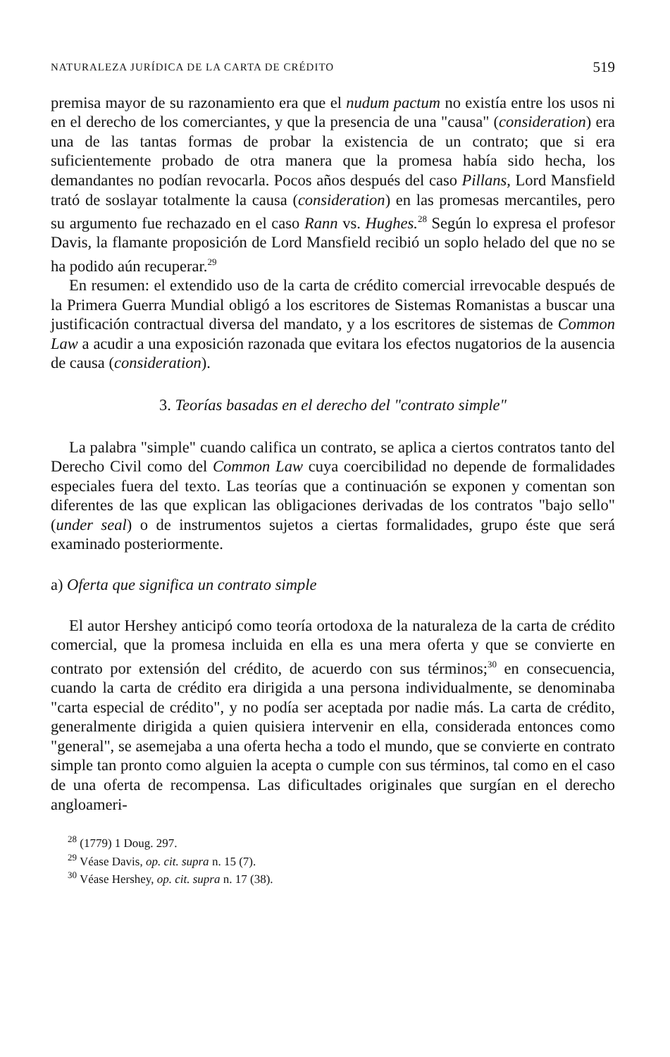NATURALEZA JURÍDICA DE LA CARTA DE CRÉDITO 519
premisa mayor de su razonamiento era que el nudum pactum no existía entre los usos ni en el derecho de los comerciantes, y que la presencia de una "causa" (consideration) era una de las tantas formas de probar la existencia de un contrato; que si era suficientemente probado de otra manera que la promesa había sido hecha, los demandantes no podían revocarla. Pocos años después del caso Pillans, Lord Mansfield trató de soslayar totalmente la causa (consideration) en las promesas mercantiles, pero su argumento fue rechazado en el caso Rann vs. Hughes.<sup>28</sup> Según lo expresa el profesor Davis, la flamante proposición de Lord Mansfield recibió un soplo helado del que no se ha podido aún recuperar.<sup>29</sup>
En resumen: el extendido uso de la carta de crédito comercial irrevocable después de la Primera Guerra Mundial obligó a los escritores de Sistemas Romanistas a buscar una justificación contractual diversa del mandato, y a los escritores de sistemas de Common Law a acudir a una exposición razonada que evitara los efectos nugatorios de la ausencia de causa (consideration).
3. Teorías basadas en el derecho del "contrato simple"
La palabra "simple" cuando califica un contrato, se aplica a ciertos contratos tanto del Derecho Civil como del Common Law cuya coercibilidad no depende de formalidades especiales fuera del texto. Las teorías que a continuación se exponen y comentan son diferentes de las que explican las obligaciones derivadas de los contratos "bajo sello" (under seal) o de instrumentos sujetos a ciertas formalidades, grupo éste que será examinado posteriormente.
a) Oferta que significa un contrato simple
El autor Hershey anticipó como teoría ortodoxa de la naturaleza de la carta de crédito comercial, que la promesa incluida en ella es una mera oferta y que se convierte en contrato por extensión del crédito, de acuerdo con sus términos;<sup>30</sup> en consecuencia, cuando la carta de crédito era dirigida a una persona individualmente, se denominaba "carta especial de crédito", y no podía ser aceptada por nadie más. La carta de crédito, generalmente dirigida a quien quisiera intervenir en ella, considerada entonces como "general", se asemejaba a una oferta hecha a todo el mundo, que se convierte en contrato simple tan pronto como alguien la acepta o cumple con sus términos, tal como en el caso de una oferta de recompensa. Las dificultades originales que surgían en el derecho angloameri-
<sup>28</sup> (1779) 1 Doug. 297.
<sup>29</sup> Véase Davis, op. cit. supra n. 15 (7).
<sup>30</sup> Véase Hershey, op. cit. supra n. 17 (38).